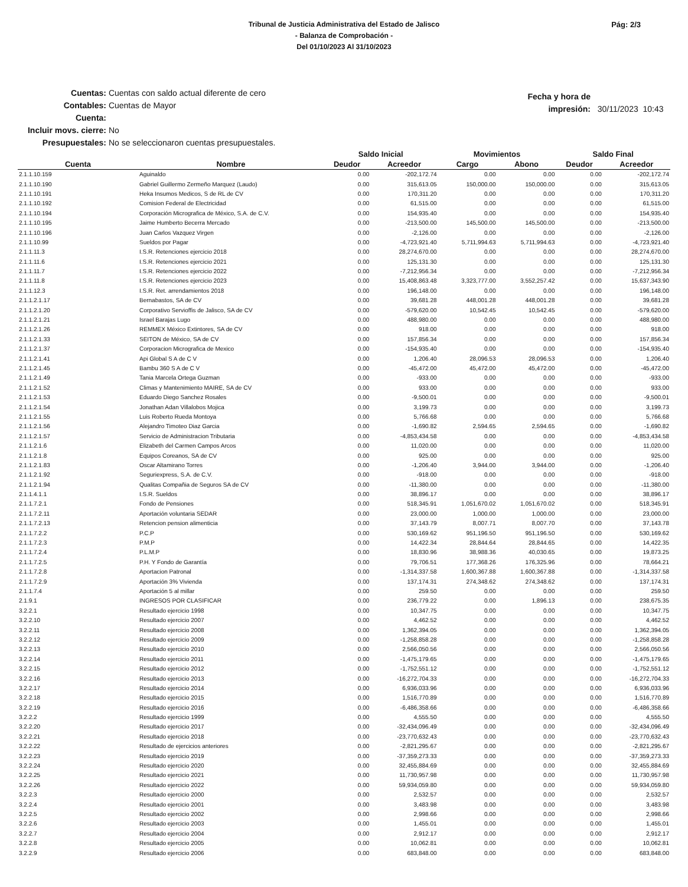Tribunal de Justicia Administrativa del Estado de Jalisco
- Balanza de Comprobación -
Del 01/10/2023 Al 31/10/2023
Pág: 2/3
Cuentas: Cuentas con saldo actual diferente de cero
Contables: Cuentas de Mayor
Cuenta:
Incluir movs. cierre: No
Presupuestales: No se seleccionaron cuentas presupuestales.
Fecha y hora de impresión: 30/11/2023 10:43
| | | Saldo Inicial | | Movimientos | | Saldo Final | |
| --- | --- | --- | --- | --- | --- | --- | --- |
| Cuenta | Nombre | Deudor | Acreedor | Cargo | Abono | Deudor | Acreedor |
| 2.1.1.10.159 | Aguinaldo | 0.00 | -202,172.74 | 0.00 | 0.00 | 0.00 | -202,172.74 |
| 2.1.1.10.190 | Gabriel Guillermo Zermeño Marquez (Laudo) | 0.00 | 315,613.05 | 150,000.00 | 150,000.00 | 0.00 | 315,613.05 |
| 2.1.1.10.191 | Heka Insumos Medicos, S de RL de CV | 0.00 | 170,311.20 | 0.00 | 0.00 | 0.00 | 170,311.20 |
| 2.1.1.10.192 | Comision Federal de Electricidad | 0.00 | 61,515.00 | 0.00 | 0.00 | 0.00 | 61,515.00 |
| 2.1.1.10.194 | Corporación Micrografica de México, S.A. de C.V. | 0.00 | 154,935.40 | 0.00 | 0.00 | 0.00 | 154,935.40 |
| 2.1.1.10.195 | Jaime Humberto Becerra Mercado | 0.00 | -213,500.00 | 145,500.00 | 145,500.00 | 0.00 | -213,500.00 |
| 2.1.1.10.196 | Juan Carlos Vazquez Virgen | 0.00 | -2,126.00 | 0.00 | 0.00 | 0.00 | -2,126.00 |
| 2.1.1.10.99 | Sueldos por Pagar | 0.00 | -4,723,921.40 | 5,711,994.63 | 5,711,994.63 | 0.00 | -4,723,921.40 |
| 2.1.1.11.3 | I.S.R. Retenciones ejercicio 2018 | 0.00 | 28,274,670.00 | 0.00 | 0.00 | 0.00 | 28,274,670.00 |
| 2.1.1.11.6 | I.S.R. Retenciones ejercicio 2021 | 0.00 | 125,131.30 | 0.00 | 0.00 | 0.00 | 125,131.30 |
| 2.1.1.11.7 | I.S.R. Retenciones ejercicio 2022 | 0.00 | -7,212,956.34 | 0.00 | 0.00 | 0.00 | -7,212,956.34 |
| 2.1.1.11.8 | I.S.R. Retenciones ejercicio 2023 | 0.00 | 15,408,863.48 | 3,323,777.00 | 3,552,257.42 | 0.00 | 15,637,343.90 |
| 2.1.1.12.3 | I.S.R. Ret. arrendamientos 2018 | 0.00 | 196,148.00 | 0.00 | 0.00 | 0.00 | 196,148.00 |
| 2.1.1.2.1.17 | Bernabastos, SA de CV | 0.00 | 39,681.28 | 448,001.28 | 448,001.28 | 0.00 | 39,681.28 |
| 2.1.1.2.1.20 | Corporativo Servioffis de Jalisco, SA de CV | 0.00 | -579,620.00 | 10,542.45 | 10,542.45 | 0.00 | -579,620.00 |
| 2.1.1.2.1.21 | Israel Barajas Lugo | 0.00 | 488,980.00 | 0.00 | 0.00 | 0.00 | 488,980.00 |
| 2.1.1.2.1.26 | REMMEX México Extintores, SA de CV | 0.00 | 918.00 | 0.00 | 0.00 | 0.00 | 918.00 |
| 2.1.1.2.1.33 | SEITON de México, SA de CV | 0.00 | 157,856.34 | 0.00 | 0.00 | 0.00 | 157,856.34 |
| 2.1.1.2.1.37 | Corporacion Micrografica de Mexico | 0.00 | -154,935.40 | 0.00 | 0.00 | 0.00 | -154,935.40 |
| 2.1.1.2.1.41 | Api Global S A de C V | 0.00 | 1,206.40 | 28,096.53 | 28,096.53 | 0.00 | 1,206.40 |
| 2.1.1.2.1.45 | Bambu 360 S A de C V | 0.00 | -45,472.00 | 45,472.00 | 45,472.00 | 0.00 | -45,472.00 |
| 2.1.1.2.1.49 | Tania Marcela Ortega Guzman | 0.00 | -933.00 | 0.00 | 0.00 | 0.00 | -933.00 |
| 2.1.1.2.1.52 | Climas y Mantenimiento MAIRE, SA de CV | 0.00 | 933.00 | 0.00 | 0.00 | 0.00 | 933.00 |
| 2.1.1.2.1.53 | Eduardo Diego Sanchez Rosales | 0.00 | -9,500.01 | 0.00 | 0.00 | 0.00 | -9,500.01 |
| 2.1.1.2.1.54 | Jonathan Adan Villalobos Mojica | 0.00 | 3,199.73 | 0.00 | 0.00 | 0.00 | 3,199.73 |
| 2.1.1.2.1.55 | Luis Roberto Rueda Montoya | 0.00 | 5,766.68 | 0.00 | 0.00 | 0.00 | 5,766.68 |
| 2.1.1.2.1.56 | Alejandro Timoteo Diaz Garcia | 0.00 | -1,690.82 | 2,594.65 | 2,594.65 | 0.00 | -1,690.82 |
| 2.1.1.2.1.57 | Servicio de Administracion Tributaria | 0.00 | -4,853,434.58 | 0.00 | 0.00 | 0.00 | -4,853,434.58 |
| 2.1.1.2.1.6 | Elizabeth del Carmen Campos Arcos | 0.00 | 11,020.00 | 0.00 | 0.00 | 0.00 | 11,020.00 |
| 2.1.1.2.1.8 | Equipos Coreanos, SA de CV | 0.00 | 925.00 | 0.00 | 0.00 | 0.00 | 925.00 |
| 2.1.1.2.1.83 | Oscar Altamirano Torres | 0.00 | -1,206.40 | 3,944.00 | 3,944.00 | 0.00 | -1,206.40 |
| 2.1.1.2.1.92 | Seguriexpress, S.A. de C.V. | 0.00 | -918.00 | 0.00 | 0.00 | 0.00 | -918.00 |
| 2.1.1.2.1.94 | Qualitas Compañia de Seguros SA de CV | 0.00 | -11,380.00 | 0.00 | 0.00 | 0.00 | -11,380.00 |
| 2.1.1.4.1.1 | I.S.R. Sueldos | 0.00 | 38,896.17 | 0.00 | 0.00 | 0.00 | 38,896.17 |
| 2.1.1.7.2.1 | Fondo de Pensiones | 0.00 | 518,345.91 | 1,051,670.02 | 1,051,670.02 | 0.00 | 518,345.91 |
| 2.1.1.7.2.11 | Aportación voluntaria SEDAR | 0.00 | 23,000.00 | 1,000.00 | 1,000.00 | 0.00 | 23,000.00 |
| 2.1.1.7.2.13 | Retencion pension alimenticia | 0.00 | 37,143.79 | 8,007.71 | 8,007.70 | 0.00 | 37,143.78 |
| 2.1.1.7.2.2 | P.C.P | 0.00 | 530,169.62 | 951,196.50 | 951,196.50 | 0.00 | 530,169.62 |
| 2.1.1.7.2.3 | P.M.P | 0.00 | 14,422.34 | 28,844.64 | 28,844.65 | 0.00 | 14,422.35 |
| 2.1.1.7.2.4 | P.L.M.P | 0.00 | 18,830.96 | 38,988.36 | 40,030.65 | 0.00 | 19,873.25 |
| 2.1.1.7.2.5 | P.H. Y Fondo de Garantía | 0.00 | 79,706.51 | 177,368.26 | 176,325.96 | 0.00 | 78,664.21 |
| 2.1.1.7.2.8 | Aportacion Patronal | 0.00 | -1,314,337.58 | 1,600,367.88 | 1,600,367.88 | 0.00 | -1,314,337.58 |
| 2.1.1.7.2.9 | Aportación 3% Vivienda | 0.00 | 137,174.31 | 274,348.62 | 274,348.62 | 0.00 | 137,174.31 |
| 2.1.1.7.4 | Aportación 5 al millar | 0.00 | 259.50 | 0.00 | 0.00 | 0.00 | 259.50 |
| 2.1.9.1 | INGRESOS POR CLASIFICAR | 0.00 | 236,779.22 | 0.00 | 1,896.13 | 0.00 | 238,675.35 |
| 3.2.2.1 | Resultado ejercicio 1998 | 0.00 | 10,347.75 | 0.00 | 0.00 | 0.00 | 10,347.75 |
| 3.2.2.10 | Resultado ejercicio 2007 | 0.00 | 4,462.52 | 0.00 | 0.00 | 0.00 | 4,462.52 |
| 3.2.2.11 | Resultado ejercicio 2008 | 0.00 | 1,362,394.05 | 0.00 | 0.00 | 0.00 | 1,362,394.05 |
| 3.2.2.12 | Resultado ejercicio 2009 | 0.00 | -1,258,858.28 | 0.00 | 0.00 | 0.00 | -1,258,858.28 |
| 3.2.2.13 | Resultado ejercicio 2010 | 0.00 | 2,566,050.56 | 0.00 | 0.00 | 0.00 | 2,566,050.56 |
| 3.2.2.14 | Resultado ejercicio 2011 | 0.00 | -1,475,179.65 | 0.00 | 0.00 | 0.00 | -1,475,179.65 |
| 3.2.2.15 | Resultado ejercicio 2012 | 0.00 | -1,752,551.12 | 0.00 | 0.00 | 0.00 | -1,752,551.12 |
| 3.2.2.16 | Resultado ejercicio 2013 | 0.00 | -16,272,704.33 | 0.00 | 0.00 | 0.00 | -16,272,704.33 |
| 3.2.2.17 | Resultado ejercicio 2014 | 0.00 | 6,936,033.96 | 0.00 | 0.00 | 0.00 | 6,936,033.96 |
| 3.2.2.18 | Resultado ejercicio 2015 | 0.00 | 1,516,770.89 | 0.00 | 0.00 | 0.00 | 1,516,770.89 |
| 3.2.2.19 | Resultado ejercicio 2016 | 0.00 | -6,486,358.66 | 0.00 | 0.00 | 0.00 | -6,486,358.66 |
| 3.2.2.2 | Resultado ejercicio 1999 | 0.00 | 4,555.50 | 0.00 | 0.00 | 0.00 | 4,555.50 |
| 3.2.2.20 | Resultado ejercicio 2017 | 0.00 | -32,434,096.49 | 0.00 | 0.00 | 0.00 | -32,434,096.49 |
| 3.2.2.21 | Resultado ejercicio 2018 | 0.00 | -23,770,632.43 | 0.00 | 0.00 | 0.00 | -23,770,632.43 |
| 3.2.2.22 | Resultado de ejercicios anteriores | 0.00 | -2,821,295.67 | 0.00 | 0.00 | 0.00 | -2,821,295.67 |
| 3.2.2.23 | Resultado ejercicio 2019 | 0.00 | -37,359,273.33 | 0.00 | 0.00 | 0.00 | -37,359,273.33 |
| 3.2.2.24 | Resultado ejercicio 2020 | 0.00 | 32,455,884.69 | 0.00 | 0.00 | 0.00 | 32,455,884.69 |
| 3.2.2.25 | Resultado ejercicio 2021 | 0.00 | 11,730,957.98 | 0.00 | 0.00 | 0.00 | 11,730,957.98 |
| 3.2.2.26 | Resultado ejercicio 2022 | 0.00 | 59,934,059.80 | 0.00 | 0.00 | 0.00 | 59,934,059.80 |
| 3.2.2.3 | Resultado ejercicio 2000 | 0.00 | 2,532.57 | 0.00 | 0.00 | 0.00 | 2,532.57 |
| 3.2.2.4 | Resultado ejercicio 2001 | 0.00 | 3,483.98 | 0.00 | 0.00 | 0.00 | 3,483.98 |
| 3.2.2.5 | Resultado ejercicio 2002 | 0.00 | 2,998.66 | 0.00 | 0.00 | 0.00 | 2,998.66 |
| 3.2.2.6 | Resultado ejercicio 2003 | 0.00 | 1,455.01 | 0.00 | 0.00 | 0.00 | 1,455.01 |
| 3.2.2.7 | Resultado ejercicio 2004 | 0.00 | 2,912.17 | 0.00 | 0.00 | 0.00 | 2,912.17 |
| 3.2.2.8 | Resultado ejercicio 2005 | 0.00 | 10,062.81 | 0.00 | 0.00 | 0.00 | 10,062.81 |
| 3.2.2.9 | Resultado ejercicio 2006 | 0.00 | 683,848.00 | 0.00 | 0.00 | 0.00 | 683,848.00 |